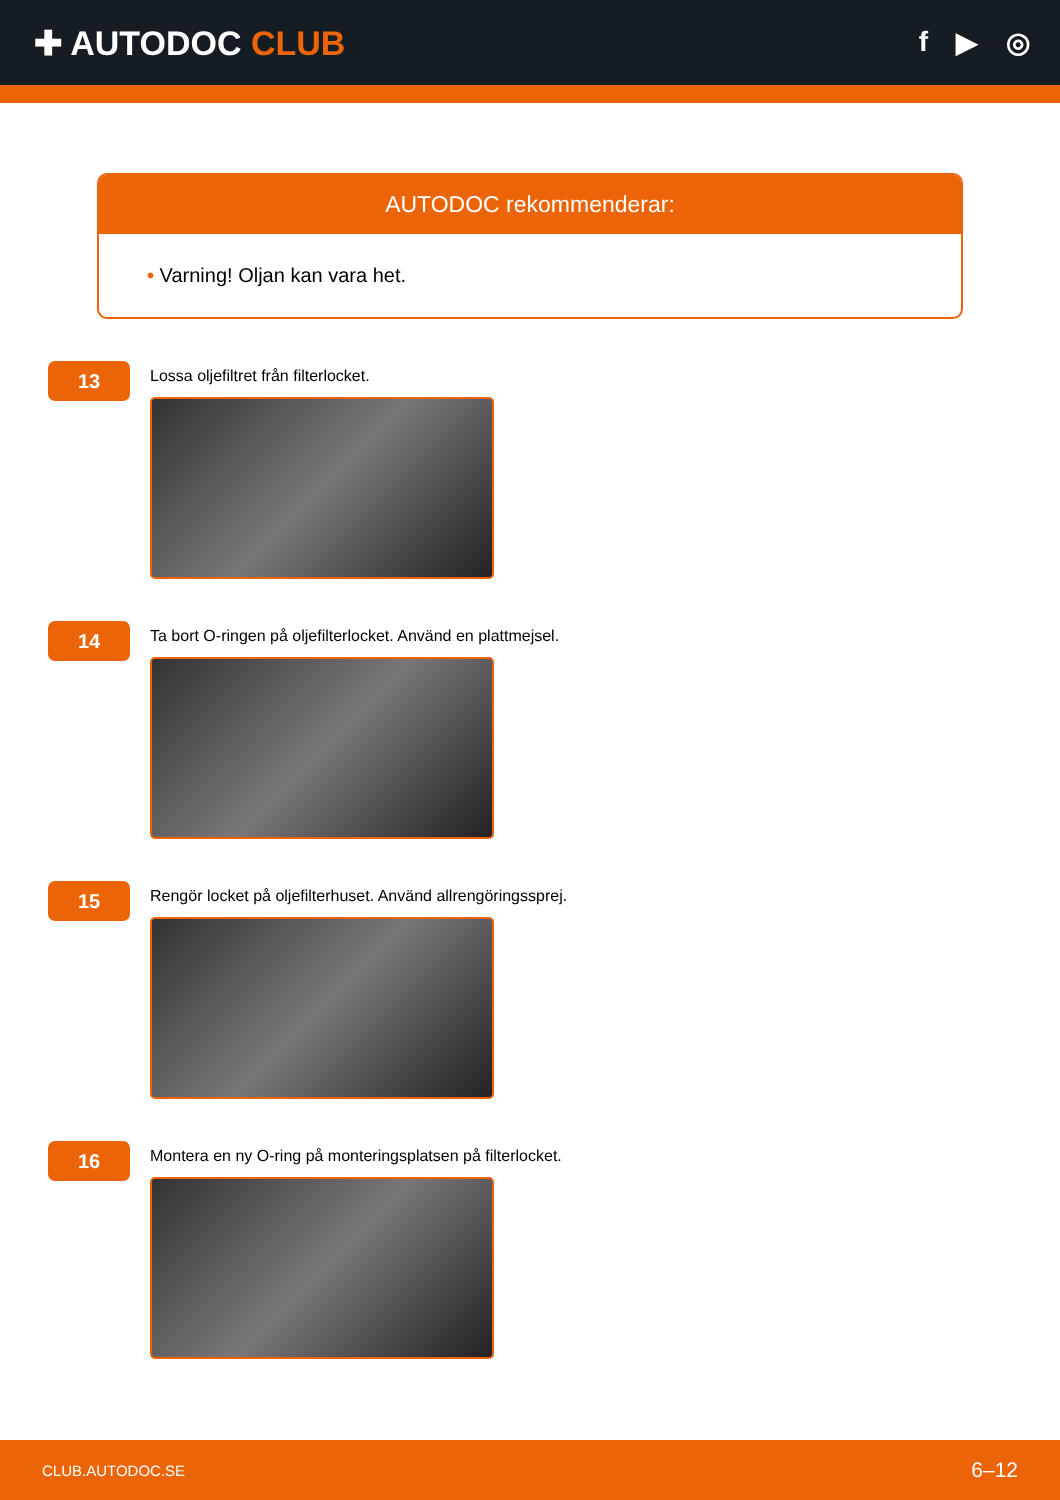✚ AUTODOC CLUB
f ▶ ◎
AUTODOC rekommenderar:
• Varning! Oljan kan vara het.
13
Lossa oljefiltret från filterlocket.
14
Ta bort O-ringen på oljefilterlocket. Använd en plattmejsel.
15
Rengör locket på oljefilterhuset. Använd allrengöringssprej.
16
Montera en ny O-ring på monteringsplatsen på filterlocket.
CLUB.AUTODOC.SE 6–12